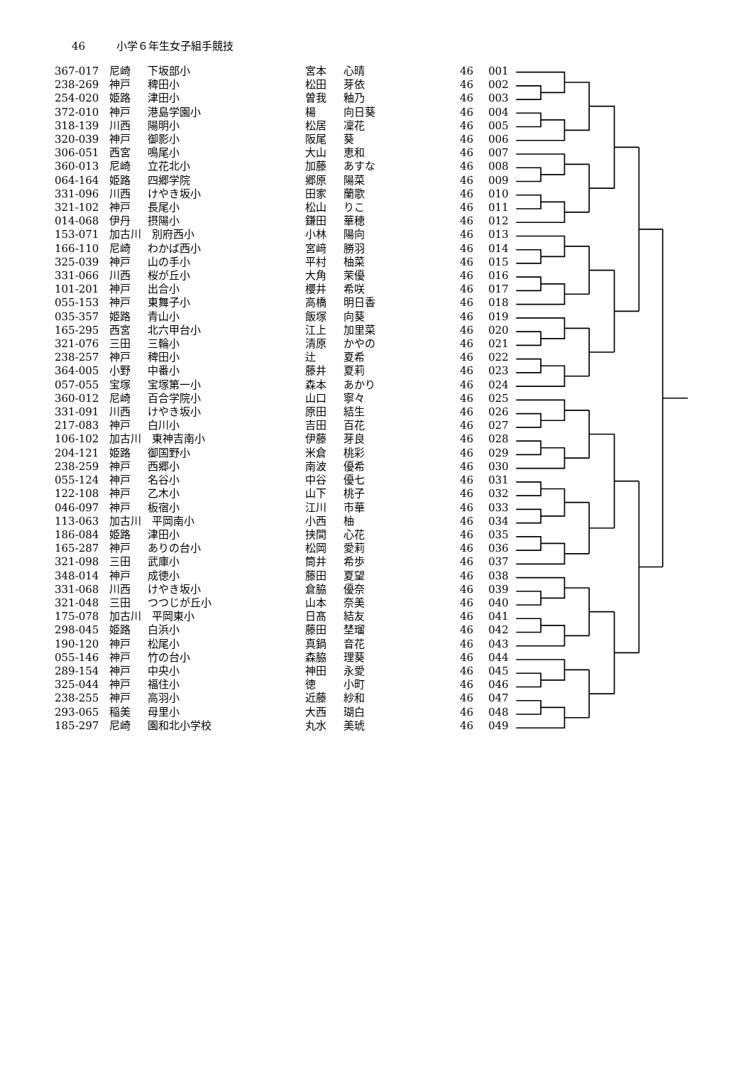46 小学６年生女子組手競技
| 367-017 | 尼崎 | 下坂部小 | 宮本 | 心晴 | 46 | 001 |
| 238-269 | 神戸 | 稗田小 | 松田 | 芽依 | 46 | 002 |
| 254-020 | 姫路 | 津田小 | 曽我 | 釉乃 | 46 | 003 |
| 372-010 | 神戸 | 港島学園小 | 楊 | 向日葵 | 46 | 004 |
| 318-139 | 川西 | 陽明小 | 松居 | 凜花 | 46 | 005 |
| 320-039 | 神戸 | 御影小 | 阪尾 | 葵 | 46 | 006 |
| 306-051 | 西宮 | 鳴尾小 | 大山 | 恵和 | 46 | 007 |
| 360-013 | 尼崎 | 立花北小 | 加藤 | あすな | 46 | 008 |
| 064-164 | 姫路 | 四郷学院 | 郷原 | 陽菜 | 46 | 009 |
| 331-096 | 川西 | けやき坂小 | 田家 | 蘭歌 | 46 | 010 |
| 321-102 | 神戸 | 長尾小 | 松山 | りこ | 46 | 011 |
| 014-068 | 伊丹 | 摂陽小 | 鎌田 | 華穂 | 46 | 012 |
| 153-071 | 加古川 別府西小 | | 小林 | 陽向 | 46 | 013 |
| 166-110 | 尼崎 | わかば西小 | 宮﨑 | 勝羽 | 46 | 014 |
| 325-039 | 神戸 | 山の手小 | 平村 | 柚菜 | 46 | 015 |
| 331-066 | 川西 | 桜が丘小 | 大角 | 茉優 | 46 | 016 |
| 101-201 | 神戸 | 出合小 | 櫻井 | 希咲 | 46 | 017 |
| 055-153 | 神戸 | 東舞子小 | 高橋 | 明日香 | 46 | 018 |
| 035-357 | 姫路 | 青山小 | 飯塚 | 向葵 | 46 | 019 |
| 165-295 | 西宮 | 北六甲台小 | 江上 | 加里菜 | 46 | 020 |
| 321-076 | 三田 | 三輪小 | 清原 | かやの | 46 | 021 |
| 238-257 | 神戸 | 稗田小 | 辻 | 夏希 | 46 | 022 |
| 364-005 | 小野 | 中番小 | 藤井 | 夏莉 | 46 | 023 |
| 057-055 | 宝塚 | 宝塚第一小 | 森本 | あかり | 46 | 024 |
| 360-012 | 尼崎 | 百合学院小 | 山口 | 寧々 | 46 | 025 |
| 331-091 | 川西 | けやき坂小 | 原田 | 結生 | 46 | 026 |
| 217-083 | 神戸 | 白川小 | 吉田 | 百花 | 46 | 027 |
| 106-102 | 加古川 東神吉南小 | | 伊藤 | 芽良 | 46 | 028 |
| 204-121 | 姫路 | 御国野小 | 米倉 | 桃彩 | 46 | 029 |
| 238-259 | 神戸 | 西郷小 | 南波 | 優希 | 46 | 030 |
| 055-124 | 神戸 | 名谷小 | 中谷 | 優七 | 46 | 031 |
| 122-108 | 神戸 | 乙木小 | 山下 | 桃子 | 46 | 032 |
| 046-097 | 神戸 | 板宿小 | 江川 | 市華 | 46 | 033 |
| 113-063 | 加古川 平岡南小 | | 小西 | 柚 | 46 | 034 |
| 186-084 | 姫路 | 津田小 | 挟間 | 心花 | 46 | 035 |
| 165-287 | 神戸 | ありの台小 | 松岡 | 愛莉 | 46 | 036 |
| 321-098 | 三田 | 武庫小 | 筒井 | 希歩 | 46 | 037 |
| 348-014 | 神戸 | 成徳小 | 藤田 | 夏望 | 46 | 038 |
| 331-068 | 川西 | けやき坂小 | 倉脇 | 優奈 | 46 | 039 |
| 321-048 | 三田 | つつじが丘小 | 山本 | 奈美 | 46 | 040 |
| 175-078 | 加古川 平岡東小 | | 日髙 | 結友 | 46 | 041 |
| 298-045 | 姫路 | 白浜小 | 藤田 | 埜瑠 | 46 | 042 |
| 190-120 | 神戸 | 松尾小 | 真鍋 | 音花 | 46 | 043 |
| 055-146 | 神戸 | 竹の台小 | 森脇 | 理葵 | 46 | 044 |
| 289-154 | 神戸 | 中央小 | 神田 | 永愛 | 46 | 045 |
| 325-044 | 神戸 | 福住小 | 徳 | 小町 | 46 | 046 |
| 238-255 | 神戸 | 高羽小 | 近藤 | 紗和 | 46 | 047 |
| 293-065 | 稲美 | 母里小 | 大西 | 瑚白 | 46 | 048 |
| 185-297 | 尼崎 | 園和北小学校 | 丸水 | 美琥 | 46 | 049 |